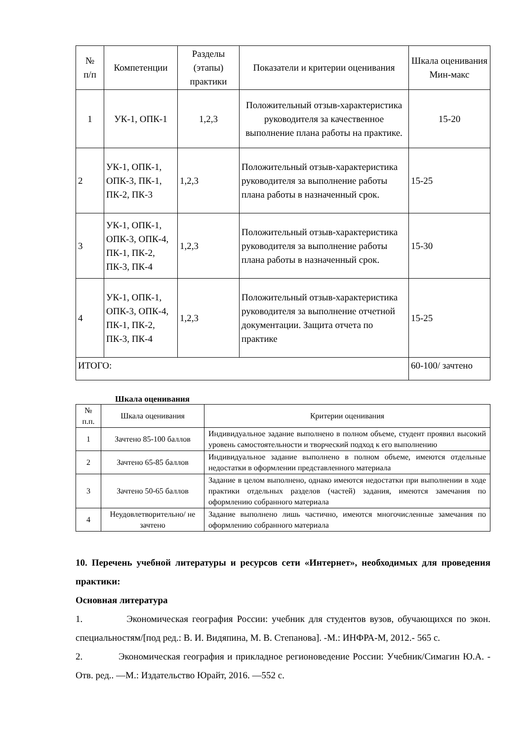| № п/п | Компетенции | Разделы (этапы) практики | Показатели и критерии оценивания | Шкала оценивания Мин-макс |
| --- | --- | --- | --- | --- |
| 1 | УК-1, ОПК-1 | 1,2,3 | Положительный отзыв-характеристика руководителя за качественное выполнение плана работы на практике. | 15-20 |
| 2 | УК-1, ОПК-1, ОПК-3, ПК-1, ПК-2, ПК-3 | 1,2,3 | Положительный отзыв-характеристика руководителя за выполнение работы плана работы в назначенный срок. | 15-25 |
| 3 | УК-1, ОПК-1, ОПК-3, ОПК-4, ПК-1, ПК-2, ПК-3, ПК-4 | 1,2,3 | Положительный отзыв-характеристика руководителя за выполнение работы плана работы в назначенный срок. | 15-30 |
| 4 | УК-1, ОПК-1, ОПК-3, ОПК-4, ПК-1, ПК-2, ПК-3, ПК-4 | 1,2,3 | Положительный отзыв-характеристика руководителя за выполнение отчетной документации. Защита отчета по практике | 15-25 |
| ИТОГО: | | | | 60-100/ зачтено |
Шкала оценивания
| № п.п. | Шкала оценивания | Критерии оценивания |
| --- | --- | --- |
| 1 | Зачтено 85-100 баллов | Индивидуальное задание выполнено в полном объеме, студент проявил высокий уровень самостоятельности и творческий подход к его выполнению |
| 2 | Зачтено 65-85 баллов | Индивидуальное задание выполнено в полном объеме, имеются отдельные недостатки в оформлении представленного материала |
| 3 | Зачтено 50-65 баллов | Задание в целом выполнено, однако имеются недостатки при выполнении в ходе практики отдельных разделов (частей) задания, имеются замечания по оформлению собранного материала |
| 4 | Неудовлетворительно/ не зачтено | Задание выполнено лишь частично, имеются многочисленные замечания по оформлению собранного материала |
10. Перечень учебной литературы и ресурсов сети «Интернет», необходимых для проведения практики:
Основная литература
1. Экономическая география России: учебник для студентов вузов, обучающихся по экон. специальностям/[под ред.: В. И. Видяпина, М. В. Степанова]. -М.: ИНФРА-М, 2012.- 565 с.
2. Экономическая география и прикладное регионоведение России: Учебник/Симагин Ю.А. - Отв. ред.. —М.: Издательство Юрайт, 2016. —552 с.